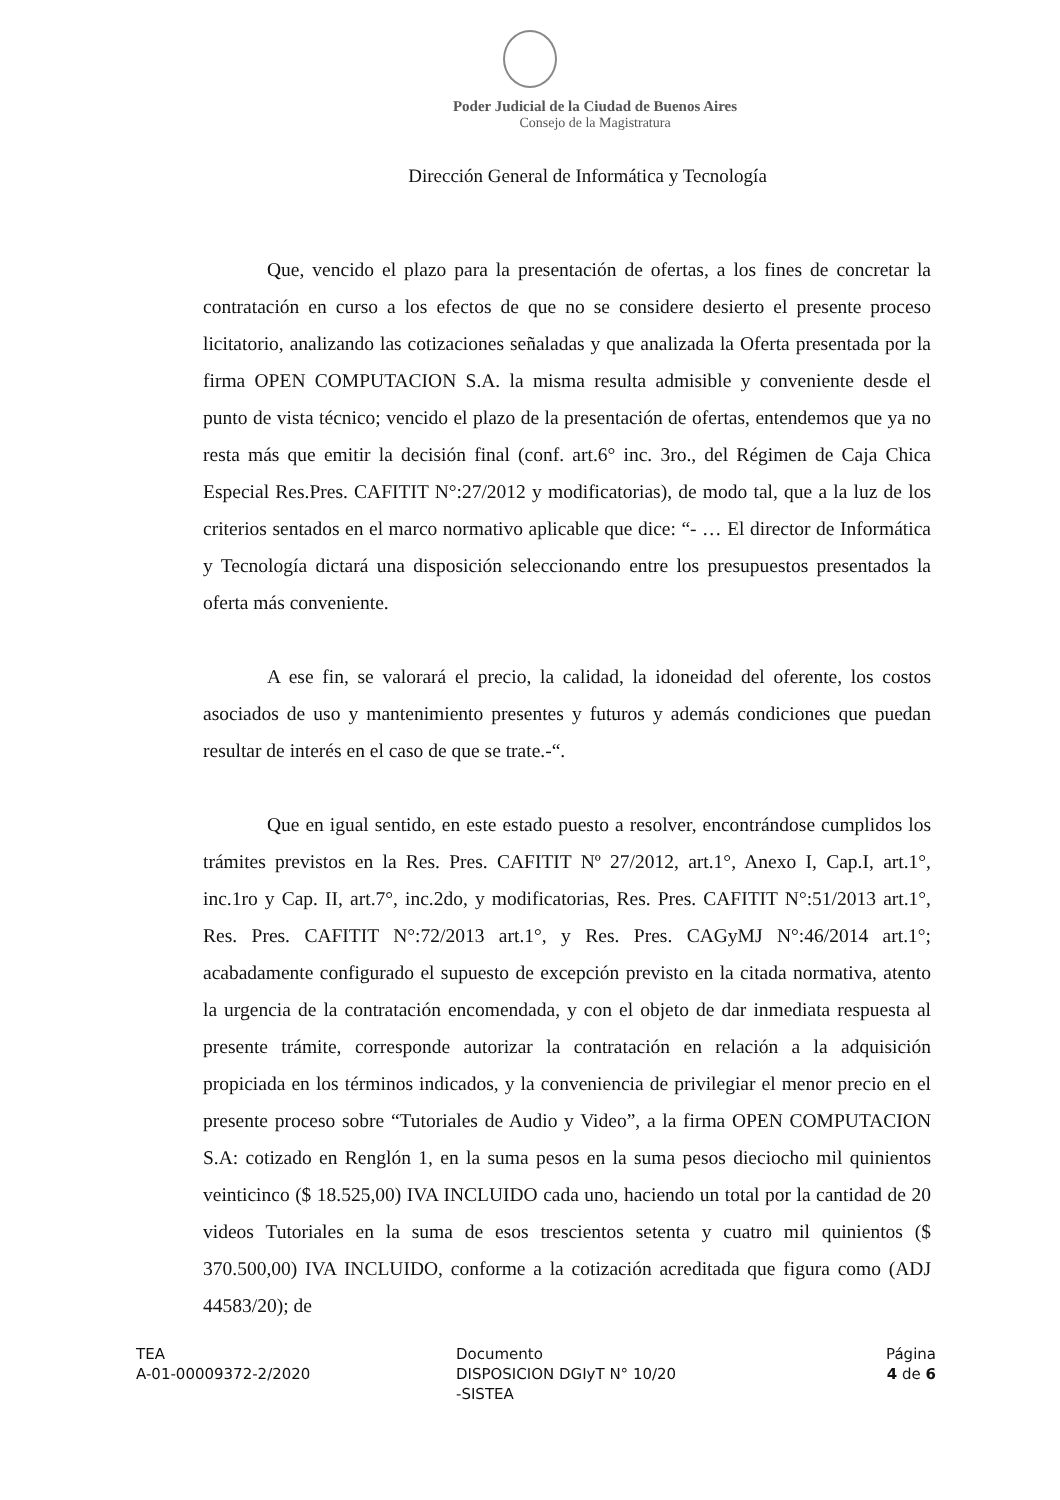Poder Judicial de la Ciudad de Buenos Aires
Consejo de la Magistratura
Dirección General de Informática y Tecnología
Que, vencido el plazo para la presentación de ofertas, a los fines de concretar la contratación en curso a los efectos de que no se considere desierto el presente proceso licitatorio, analizando las cotizaciones señaladas y que analizada la Oferta presentada por la firma OPEN COMPUTACION S.A. la misma resulta admisible y conveniente desde el punto de vista técnico; vencido el plazo de la presentación de ofertas, entendemos que ya no resta más que emitir la decisión final (conf. art.6° inc. 3ro., del Régimen de Caja Chica Especial Res.Pres. CAFITIT N°:27/2012 y modificatorias), de modo tal, que a la luz de los criterios sentados en el marco normativo aplicable que dice: “- … El director de Informática y Tecnología dictará una disposición seleccionando entre los presupuestos presentados la oferta más conveniente.
A ese fin, se valorará el precio, la calidad, la idoneidad del oferente, los costos asociados de uso y mantenimiento presentes y futuros y además condiciones que puedan resultar de interés en el caso de que se trate.-“.
Que en igual sentido, en este estado puesto a resolver, encontrándose cumplidos los trámites previstos en la Res. Pres. CAFITIT Nº 27/2012, art.1°, Anexo I, Cap.I, art.1°, inc.1ro y Cap. II, art.7°, inc.2do, y modificatorias, Res. Pres. CAFITIT N°:51/2013 art.1°, Res. Pres. CAFITIT N°:72/2013 art.1°, y Res. Pres. CAGyMJ N°:46/2014 art.1°; acabadamente configurado el supuesto de excepción previsto en la citada normativa, atento la urgencia de la contratación encomendada, y con el objeto de dar inmediata respuesta al presente trámite, corresponde autorizar la contratación en relación a la adquisición propiciada en los términos indicados, y la conveniencia de privilegiar el menor precio en el presente proceso sobre “Tutoriales de Audio y Video”, a la firma OPEN COMPUTACION S.A: cotizado en Renglón 1, en la suma pesos en la suma pesos dieciocho mil quinientos veinticinco ($ 18.525,00) IVA INCLUIDO cada uno, haciendo un total por la cantidad de 20 videos Tutoriales en la suma de esos trescientos setenta y cuatro mil quinientos ($ 370.500,00) IVA INCLUIDO, conforme a la cotización acreditada que figura como (ADJ 44583/20); de
TEA
A-01-00009372-2/2020
Documento
DISPOSICION DGIyT N° 10/20
-SISTEA
Página
4 de 6